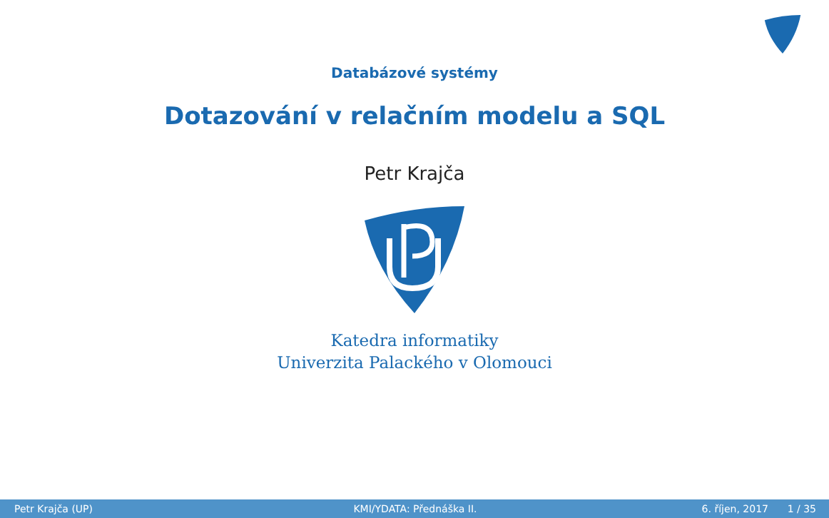Databázové systémy
Dotazování v relačním modelu a SQL
Petr Krajča
Katedra informatiky
Univerzita Palackého v Olomouci
Petr Krajča (UP) KMI/YDATA: Přednáška II. 6. říjen, 2017 1 / 35